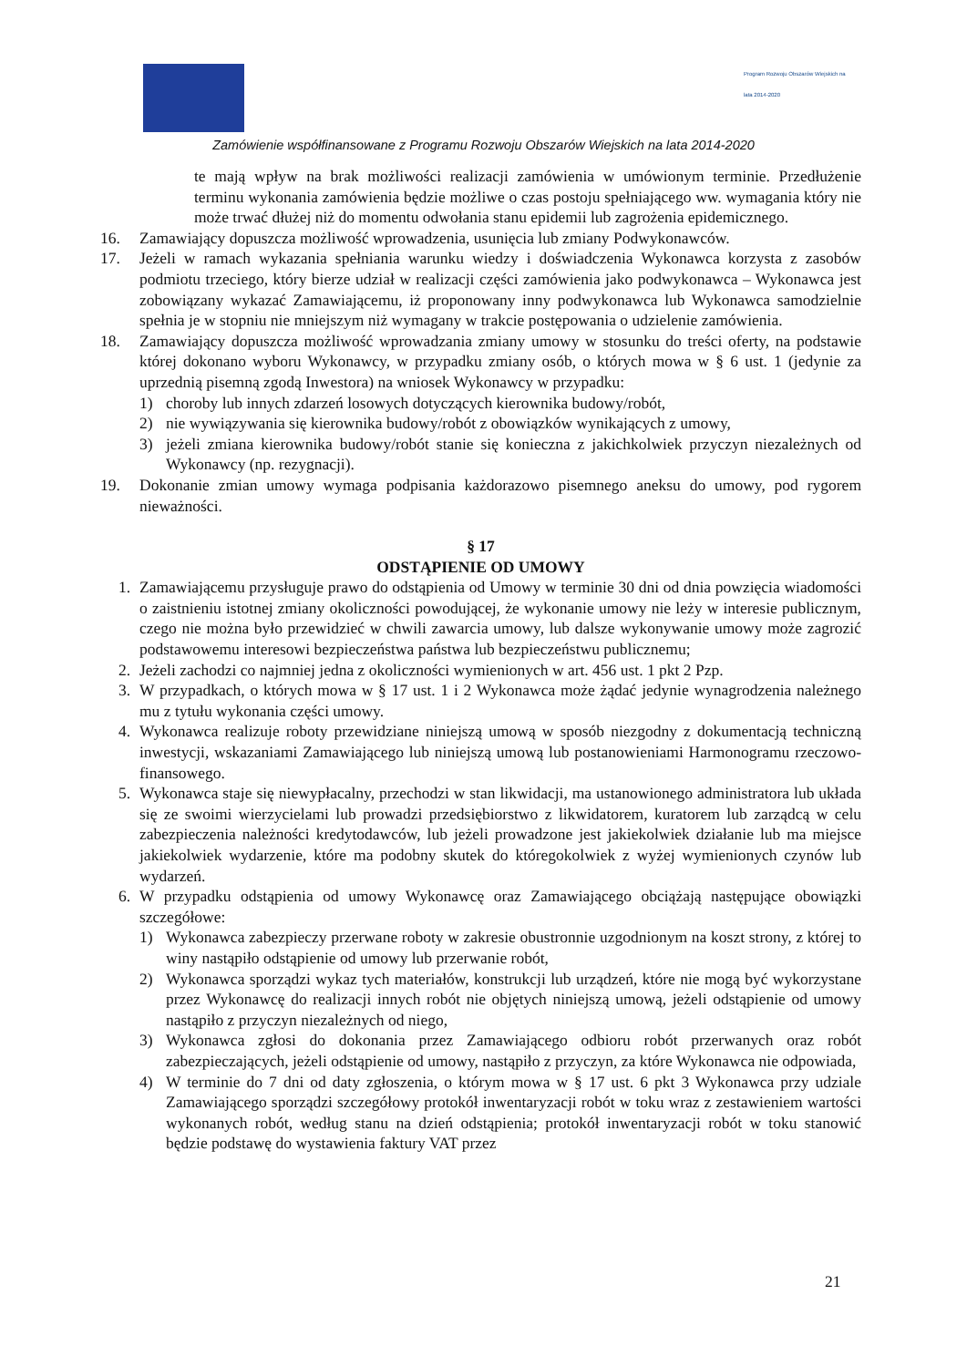Program Rozwoju Obszarów Wiejskich na lata 2014-2020
Zamówienie współfinansowane z Programu Rozwoju Obszarów Wiejskich na lata 2014-2020
te mają wpływ na brak możliwości realizacji zamówienia w umówionym terminie. Przedłużenie terminu wykonania zamówienia będzie możliwe o czas postoju spełniającego ww. wymagania który nie może trwać dłużej niż do momentu odwołania stanu epidemii lub zagrożenia epidemicznego.
16. Zamawiający dopuszcza możliwość wprowadzenia, usunięcia lub zmiany Podwykonawców.
17. Jeżeli w ramach wykazania spełniania warunku wiedzy i doświadczenia Wykonawca korzysta z zasobów podmiotu trzeciego, który bierze udział w realizacji części zamówienia jako podwykonawca – Wykonawca jest zobowiązany wykazać Zamawiającemu, iż proponowany inny podwykonawca lub Wykonawca samodzielnie spełnia je w stopniu nie mniejszym niż wymagany w trakcie postępowania o udzielenie zamówienia.
18. Zamawiający dopuszcza możliwość wprowadzania zmiany umowy w stosunku do treści oferty, na podstawie której dokonano wyboru Wykonawcy, w przypadku zmiany osób, o których mowa w § 6 ust. 1 (jedynie za uprzednią pisemną zgodą Inwestora) na wniosek Wykonawcy w przypadku:
1) choroby lub innych zdarzeń losowych dotyczących kierownika budowy/robót,
2) nie wywiązywania się kierownika budowy/robót z obowiązków wynikających z umowy,
3) jeżeli zmiana kierownika budowy/robót stanie się konieczna z jakichkolwiek przyczyn niezależnych od Wykonawcy (np. rezygnacji).
19. Dokonanie zmian umowy wymaga podpisania każdorazowo pisemnego aneksu do umowy, pod rygorem nieważności.
§ 17
ODSTĄPIENIE OD UMOWY
1. Zamawiającemu przysługuje prawo do odstąpienia od Umowy w terminie 30 dni od dnia powzięcia wiadomości o zaistnieniu istotnej zmiany okoliczności powodującej, że wykonanie umowy nie leży w interesie publicznym, czego nie można było przewidzieć w chwili zawarcia umowy, lub dalsze wykonywanie umowy może zagrozić podstawowemu interesowi bezpieczeństwa państwa lub bezpieczeństwu publicznemu;
2. Jeżeli zachodzi co najmniej jedna z okoliczności wymienionych w art. 456 ust. 1 pkt 2 Pzp.
3. W przypadkach, o których mowa w § 17 ust. 1 i 2 Wykonawca może żądać jedynie wynagrodzenia należnego mu z tytułu wykonania części umowy.
4. Wykonawca realizuje roboty przewidziane niniejszą umową w sposób niezgodny z dokumentacją techniczną inwestycji, wskazaniami Zamawiającego lub niniejszą umową lub postanowieniami Harmonogramu rzeczowo-finansowego.
5. Wykonawca staje się niewypłacalny, przechodzi w stan likwidacji, ma ustanowionego administratora lub układa się ze swoimi wierzycielami lub prowadzi przedsiębiorstwo z likwidatorem, kuratorem lub zarządcą w celu zabezpieczenia należności kredytodawców, lub jeżeli prowadzone jest jakiekolwiek działanie lub ma miejsce jakiekolwiek wydarzenie, które ma podobny skutek do któregokolwiek z wyżej wymienionych czynów lub wydarzeń.
6. W przypadku odstąpienia od umowy Wykonawcę oraz Zamawiającego obciążają następujące obowiązki szczegółowe:
1) Wykonawca zabezpieczy przerwane roboty w zakresie obustronnie uzgodnionym na koszt strony, z której to winy nastąpiło odstąpienie od umowy lub przerwanie robót,
2) Wykonawca sporządzi wykaz tych materiałów, konstrukcji lub urządzeń, które nie mogą być wykorzystane przez Wykonawcę do realizacji innych robót nie objętych niniejszą umową, jeżeli odstąpienie od umowy nastąpiło z przyczyn niezależnych od niego,
3) Wykonawca zgłosi do dokonania przez Zamawiającego odbioru robót przerwanych oraz robót zabezpieczających, jeżeli odstąpienie od umowy, nastąpiło z przyczyn, za które Wykonawca nie odpowiada,
4) W terminie do 7 dni od daty zgłoszenia, o którym mowa w § 17 ust. 6 pkt 3 Wykonawca przy udziale Zamawiającego sporządzi szczegółowy protokół inwentaryzacji robót w toku wraz z zestawieniem wartości wykonanych robót, według stanu na dzień odstąpienia; protokół inwentaryzacji robót w toku stanowić będzie podstawę do wystawienia faktury VAT przez
21